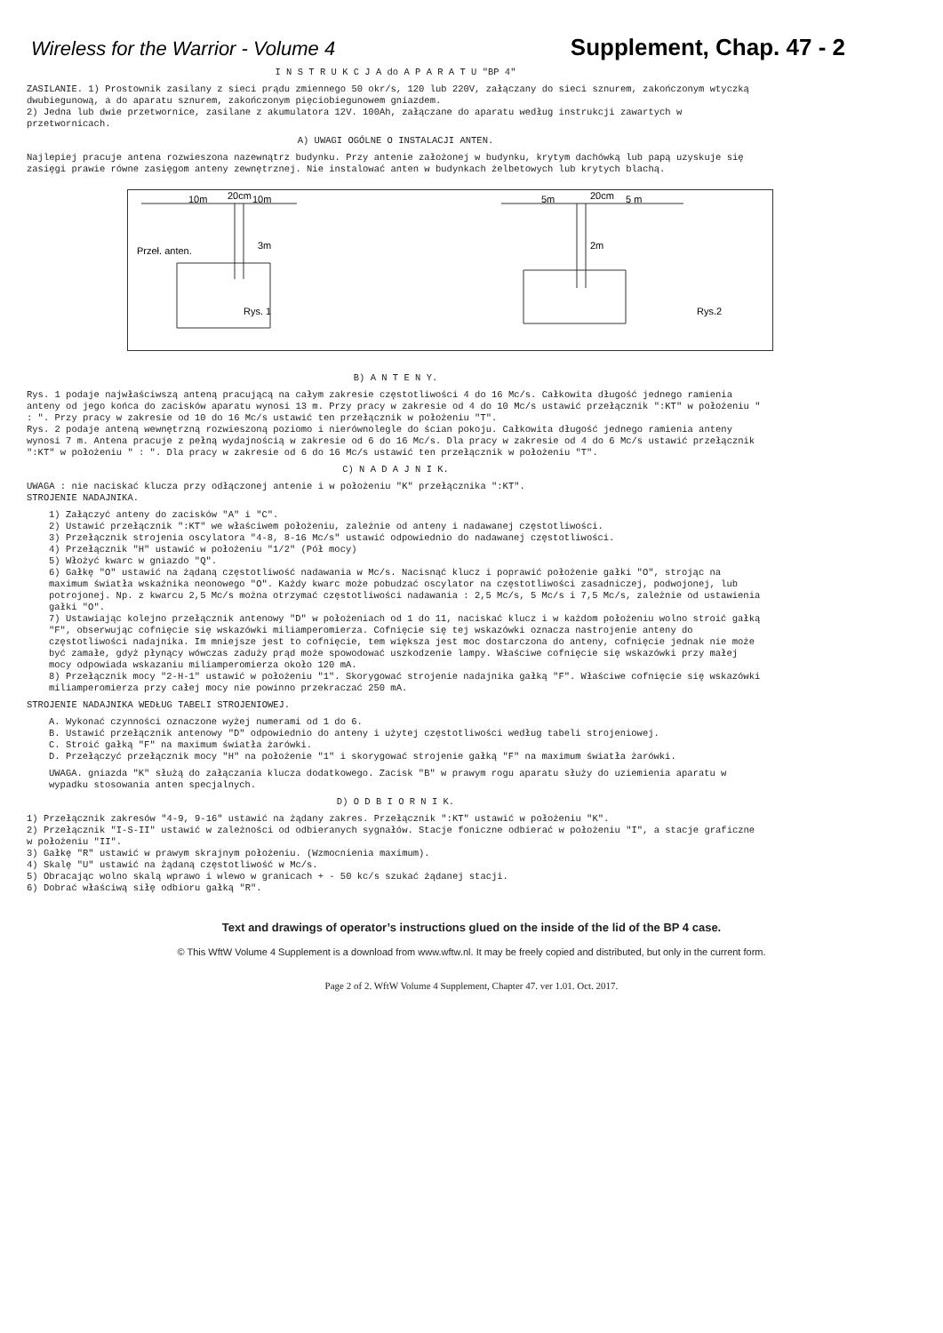Wireless for the Warrior - Volume 4 Supplement, Chap. 47 - 2
I N S T R U K C J A do A P A R A T U "BP 4"
ZASILANIE. 1) Prostownik zasilany z sieci prądu zmiennego 50 okr/s, 120 lub 220V, załączany do sieci sznurem, zakończonym wtyczką dwubiegunową, a do aparatu sznurem, zakończonym pięciobiegunowem gniazdem.
2) Jedna lub dwie przetwornice, zasilane z akumulatora 12V. 100Ah, załączane do aparatu według instrukcji zawartych w przetwornicach.
A) UWAGI OGÓLNE O INSTALACJI ANTEN.
Najlepiej pracuje antena rozwieszona nazewnątrz budynku. Przy antenie założonej w budynku, krytym dachówką lub papą uzyskuje się zasięgi prawie równe zasięgom anteny zewnętrznej. Nie instalować anten w budynkach żelbetowych lub krytych blachą.
10m
20cm
10m
3m
Przeł. anten.
Rys. 1
5m
20cm
5 m
2m
Rys.2
B) A N T E N Y.
Rys. 1 podaje najwłaściwszą anteną pracującą na całym zakresie częstotliwości 4 do 16 Mc/s. Całkowita długość jednego ramienia anteny od jego końca do zacisków aparatu wynosi 13 m. Przy pracy w zakresie od 4 do 10 Mc/s ustawić przełącznik ":KT" w położeniu " : ". Przy pracy w zakresie od 10 do 16 Mc/s ustawić ten przełącznik w położeniu "T".
Rys. 2 podaje anteną wewnętrzną rozwieszoną poziomo i nierównolegle do ścian pokoju. Całkowita długość jednego ramienia anteny wynosi 7 m. Antena pracuje z pełną wydajnością w zakresie od 6 do 16 Mc/s. Dla pracy w zakresie od 4 do 6 Mc/s ustawić przełącznik ":KT" w położeniu " : ". Dla pracy w zakresie od 6 do 16 Mc/s ustawić ten przełącznik w położeniu "T".
C) N A D A J N I K.
UWAGA : nie naciskać klucza przy odłączonej antenie i w położeniu "K" przełącznika ":KT".
STROJENIE NADAJNIKA.
1) Załączyć anteny do zacisków "A" i "C".
2) Ustawić przełącznik ":KT" we właściwem położeniu, zależnie od anteny i nadawanej częstotliwości.
3) Przełącznik strojenia oscylatora "4-8, 8-16 Mc/s" ustawić odpowiednio do nadawanej częstotliwości.
4) Przełącznik "H" ustawić w położeniu "1/2" (Pół mocy)
5) Włożyć kwarc w gniazdo "Q".
6) Gałkę "O" ustawić na żądaną częstotliwość nadawania w Mc/s. Nacisnąć klucz i poprawić położenie gałki "O", strojąc na maximum światła wskaźnika neonowego "O". Każdy kwarc może pobudzać oscylator na częstotliwości zasadniczej, podwojonej, lub potrojonej. Np. z kwarcu 2,5 Mc/s można otrzymać częstotliwości nadawania : 2,5 Mc/s, 5 Mc/s i 7,5 Mc/s, zależnie od ustawienia gałki "O".
7) Ustawiając kolejno przełącznik antenowy "D" w położeniach od 1 do 11, naciskać klucz i w każdom położeniu wolno stroić gałką "F", obserwując cofnięcie się wskazówki miliamperomierza. Cofnięcie się tej wskazówki oznacza nastrojenie anteny do częstotliwości nadajnika. Im mniejsze jest to cofnięcie, tem większa jest moc dostarczona do anteny, cofnięcie jednak nie może być zamałe, gdyż płynący wówczas zaduży prąd może spowodować uszkodzenie lampy. Właściwe cofnięcie się wskazówki przy małej mocy odpowiada wskazaniu miliamperomierza około 120 mA.
8) Przełącznik mocy "2-H-1" ustawić w położeniu "1". Skorygować strojenie nadajnika gałką "F". Właściwe cofnięcie się wskazówki miliamperomierza przy całej mocy nie powinno przekraczać 250 mA.
STROJENIE NADAJNIKA WEDŁUG TABELI STROJENIOWEJ.
A. Wykonać czynności oznaczone wyżej numerami od 1 do 6.
B. Ustawić przełącznik antenowy "D" odpowiednio do anteny i użytej częstotliwości według tabeli strojeniowej.
C. Stroić gałką "F" na maximum światła żarówki.
D. Przełączyć przełącznik mocy "H" na położenie "1" i skorygować strojenie gałką "F" na maximum światła żarówki.
UWAGA. gniazda "K" służą do załączania klucza dodatkowego. Zacisk "B" w prawym rogu aparatu służy do uziemienia aparatu w wypadku stosowania anten specjalnych.
D) O D B I O R N I K.
1) Przełącznik zakresów "4-9, 9-16" ustawić na żądany zakres. Przełącznik ":KT" ustawić w położeniu "K".
2) Przełącznik "I-S-II" ustawić w zależności od odbieranych sygnałów. Stacje foniczne odbierać w położeniu "I", a stacje graficzne w położeniu "II".
3) Gałkę "R" ustawić w prawym skrajnym położeniu. (Wzmocnienia maximum).
4) Skalę "U" ustawić na żądaną częstotliwość w Mc/s.
5) Obracając wolno skalą wprawo i wlewo w granicach + - 50 kc/s szukać żądanej stacji.
6) Dobrać właściwą siłę odbioru gałką "R".
Text and drawings of operator’s instructions glued on the inside of the lid of the BP 4 case.
© This WftW Volume 4 Supplement is a download from www.wftw.nl. It may be freely copied and distributed, but only in the current form.
Page 2 of 2. WftW Volume 4 Supplement, Chapter 47. ver 1.01. Oct. 2017.